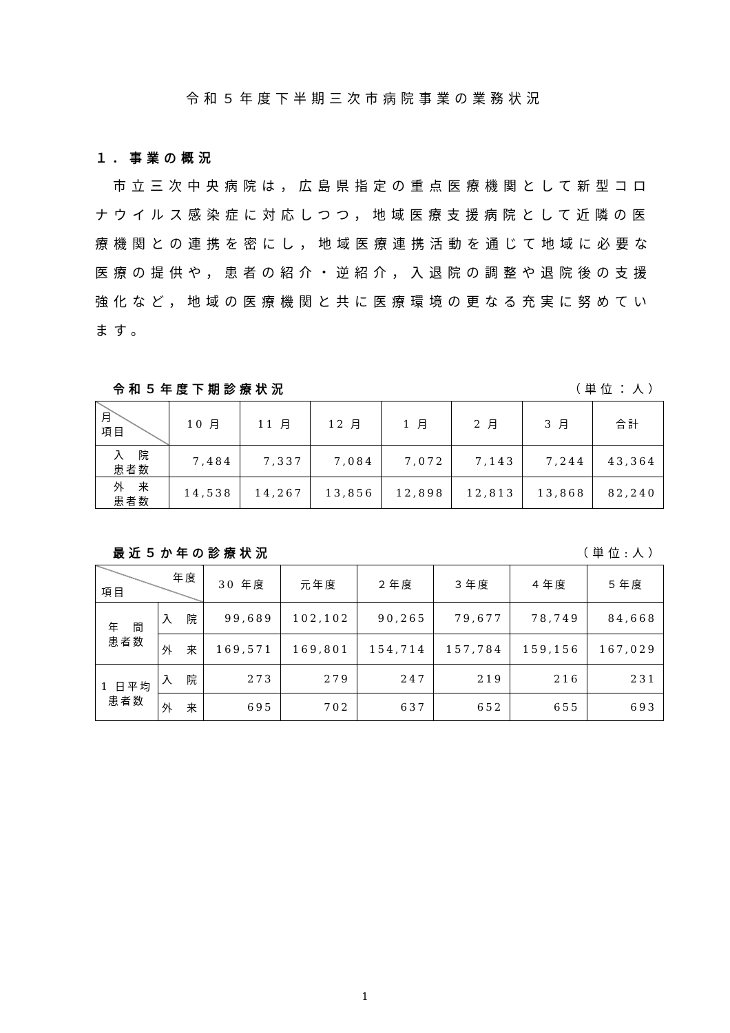令和５年度下半期三次市病院事業の業務状況
１．事業の概況
市立三次中央病院は，広島県指定の重点医療機関として新型コロナウイルス感染症に対応しつつ，地域医療支援病院として近隣の医療機関との連携を密にし，地域医療連携活動を通じて地域に必要な医療の提供や，患者の紹介・逆紹介，入退院の調整や退院後の支援強化など，地域の医療機関と共に医療環境の更なる充実に努めています。
令和５年度下期診療状況 （単位：人）
| 月 項目 | 10 月 | 11 月 | 12 月 | 1 月 | 2 月 | 3 月 | 合計 |
| --- | --- | --- | --- | --- | --- | --- | --- |
| 入 院 患者数 | 7,484 | 7,337 | 7,084 | 7,072 | 7,143 | 7,244 | 43,364 |
| 外 来 患者数 | 14,538 | 14,267 | 13,856 | 12,898 | 12,813 | 13,868 | 82,240 |
最近５か年の診療状況 （単位:人）
| 年度 項目 | | 30 年度 | 元年度 | ２年度 | ３年度 | ４年度 | ５年度 |
| --- | --- | --- | --- | --- | --- | --- | --- |
| 年 間 患者数 | 入 院 | 99,689 | 102,102 | 90,265 | 79,677 | 78,749 | 84,668 |
| | 外 来 | 169,571 | 169,801 | 154,714 | 157,784 | 159,156 | 167,029 |
| 1 日平均 患者数 | 入 院 | 273 | 279 | 247 | 219 | 216 | 231 |
| | 外 来 | 695 | 702 | 637 | 652 | 655 | 693 |
1